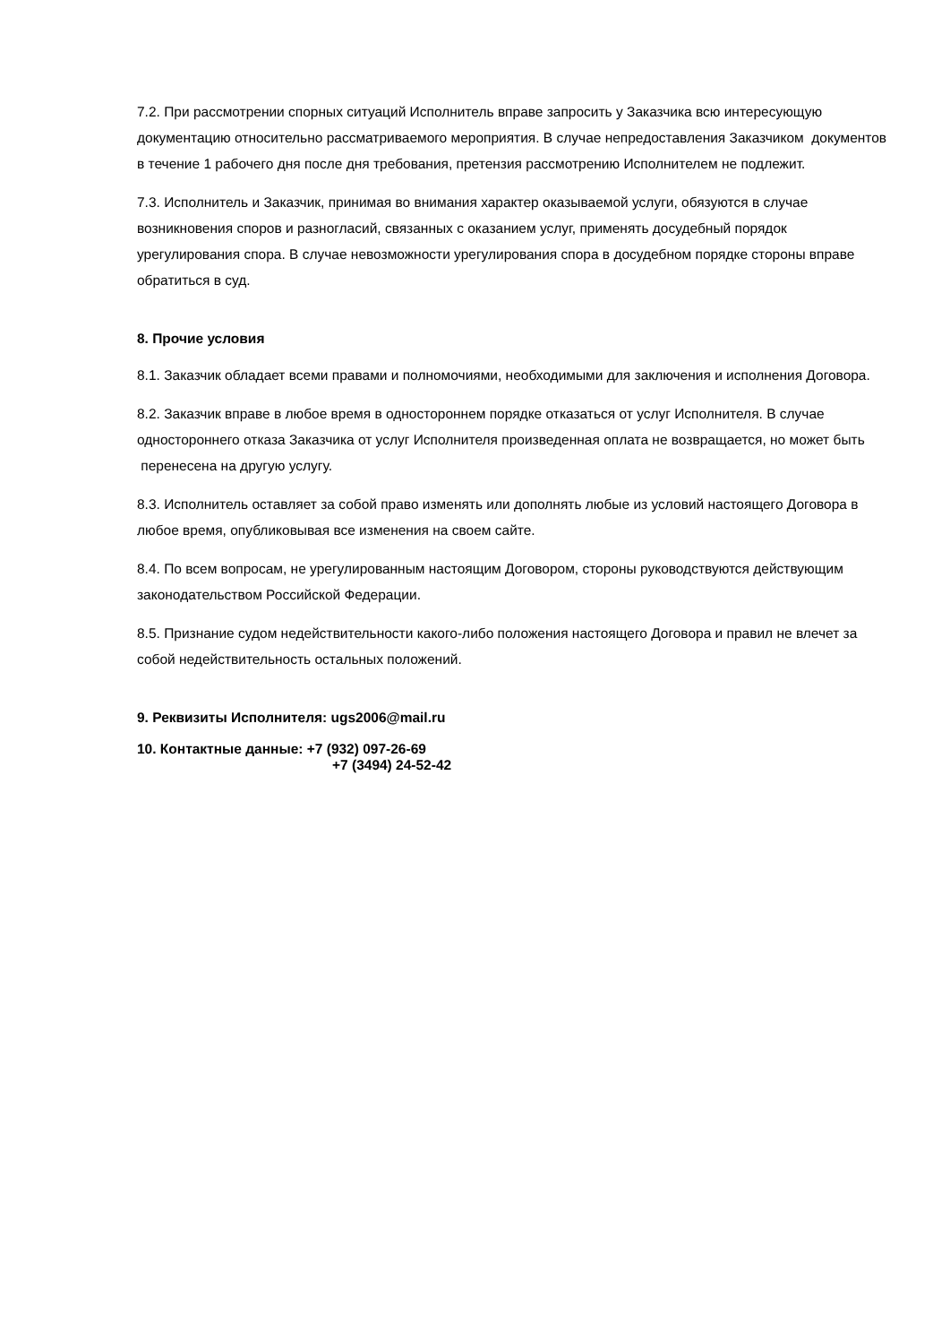7.2. При рассмотрении спорных ситуаций Исполнитель вправе запросить у Заказчика всю интересующую документацию относительно рассматриваемого мероприятия. В случае непредоставления Заказчиком документов в течение 1 рабочего дня после дня требования, претензия рассмотрению Исполнителем не подлежит.
7.3. Исполнитель и Заказчик, принимая во внимания характер оказываемой услуги, обязуются в случае возникновения споров и разногласий, связанных с оказанием услуг, применять досудебный порядок урегулирования спора. В случае невозможности урегулирования спора в досудебном порядке стороны вправе обратиться в суд.
8. Прочие условия
8.1. Заказчик обладает всеми правами и полномочиями, необходимыми для заключения и исполнения Договора.
8.2. Заказчик вправе в любое время в одностороннем порядке отказаться от услуг Исполнителя. В случае одностороннего отказа Заказчика от услуг Исполнителя произведенная оплата не возвращается, но может быть перенесена на другую услугу.
8.3. Исполнитель оставляет за собой право изменять или дополнять любые из условий настоящего Договора в любое время, опубликовывая все изменения на своем сайте.
8.4. По всем вопросам, не урегулированным настоящим Договором, стороны руководствуются действующим законодательством Российской Федерации.
8.5. Признание судом недействительности какого-либо положения настоящего Договора и правил не влечет за собой недействительность остальных положений.
9. Реквизиты Исполнителя: ugs2006@mail.ru
10. Контактные данные: +7 (932) 097-26-69
+7 (3494) 24-52-42